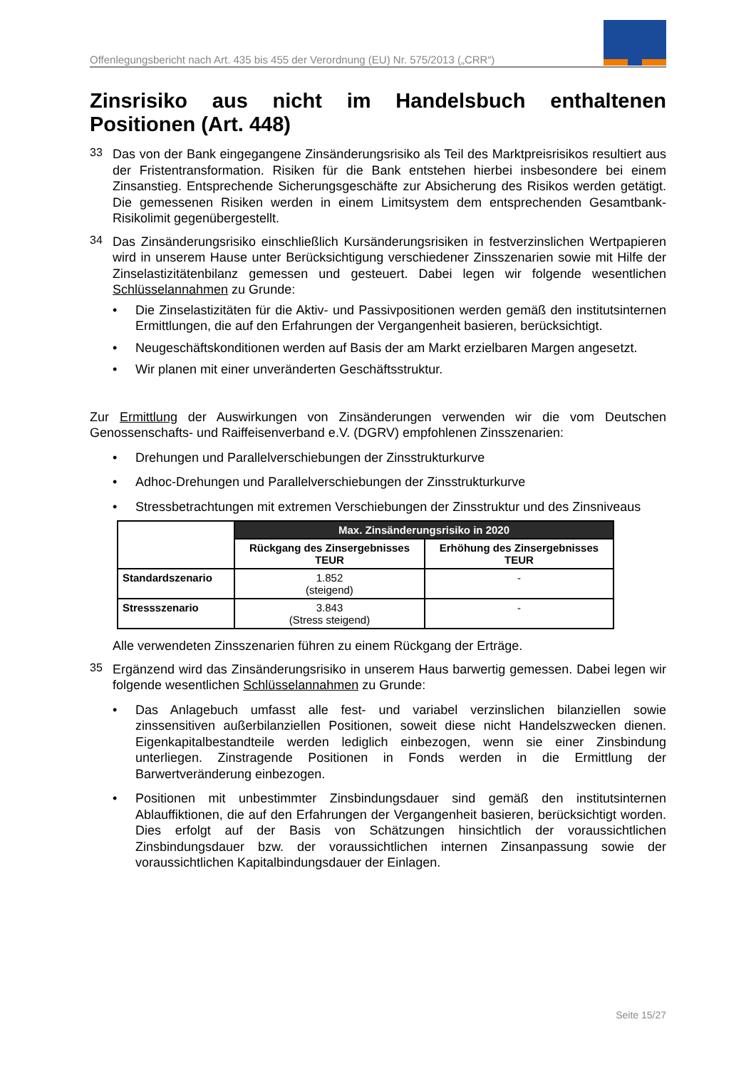Offenlegungsbericht nach Art. 435 bis 455 der Verordnung (EU) Nr. 575/2013 („CRR“)
Zinsrisiko aus nicht im Handelsbuch enthaltenen Positionen (Art. 448)
33
Das von der Bank eingegangene Zinsänderungsrisiko als Teil des Marktpreisrisikos resultiert aus der Fristentransformation. Risiken für die Bank entstehen hierbei insbesondere bei einem Zinsanstieg. Entsprechende Sicherungsgeschäfte zur Absicherung des Risikos werden getätigt. Die gemessenen Risiken werden in einem Limitsystem dem entsprechenden Gesamtbank-Risikolimit gegenübergestellt.
34
Das Zinsänderungsrisiko einschließlich Kursänderungsrisiken in festverzinslichen Wertpapieren wird in unserem Hause unter Berücksichtigung verschiedener Zinsszenarien sowie mit Hilfe der Zinselastizitätenbilanz gemessen und gesteuert. Dabei legen wir folgende wesentlichen Schlüsselannahmen zu Grunde:
• Die Zinselastizitäten für die Aktiv- und Passivpositionen werden gemäß den institutsinternen Ermittlungen, die auf den Erfahrungen der Vergangenheit basieren, berücksichtigt.
• Neugeschäftskonditionen werden auf Basis der am Markt erzielbaren Margen angesetzt.
• Wir planen mit einer unveränderten Geschäftsstruktur.
Zur Ermittlung der Auswirkungen von Zinsänderungen verwenden wir die vom Deutschen Genossenschafts- und Raiffeisenverband e.V. (DGRV) empfohlenen Zinsszenarien:
• Drehungen und Parallelverschiebungen der Zinsstrukturkurve
• Adhoc-Drehungen und Parallelverschiebungen der Zinsstrukturkurve
• Stressbetrachtungen mit extremen Verschiebungen der Zinsstruktur und des Zinsniveaus
| | Max. Zinsänderungsrisiko in 2020 | |
| | Rückgang des Zinsergebnisses TEUR | Erhöhung des Zinsergebnisses TEUR |
| Standardszenario | 1.852 (steigend) | - |
| Stressszenario | 3.843 (Stress steigend) | - |
Alle verwendeten Zinsszenarien führen zu einem Rückgang der Erträge.
35
Ergänzend wird das Zinsänderungsrisiko in unserem Haus barwertig gemessen. Dabei legen wir folgende wesentlichen Schlüsselannahmen zu Grunde:
• Das Anlagebuch umfasst alle fest- und variabel verzinslichen bilanziellen sowie zinssensitiven außerbilanziellen Positionen, soweit diese nicht Handelszwecken dienen. Eigenkapitalbestandteile werden lediglich einbezogen, wenn sie einer Zinsbindung unterliegen. Zinstragende Positionen in Fonds werden in die Ermittlung der Barwertveränderung einbezogen.
• Positionen mit unbestimmter Zinsbindungsdauer sind gemäß den institutsinternen Ablauffiktionen, die auf den Erfahrungen der Vergangenheit basieren, berücksichtigt worden. Dies erfolgt auf der Basis von Schätzungen hinsichtlich der voraussichtlichen Zinsbindungsdauer bzw. der voraussichtlichen internen Zinsanpassung sowie der voraussichtlichen Kapitalbindungsdauer der Einlagen.
Seite 15/27